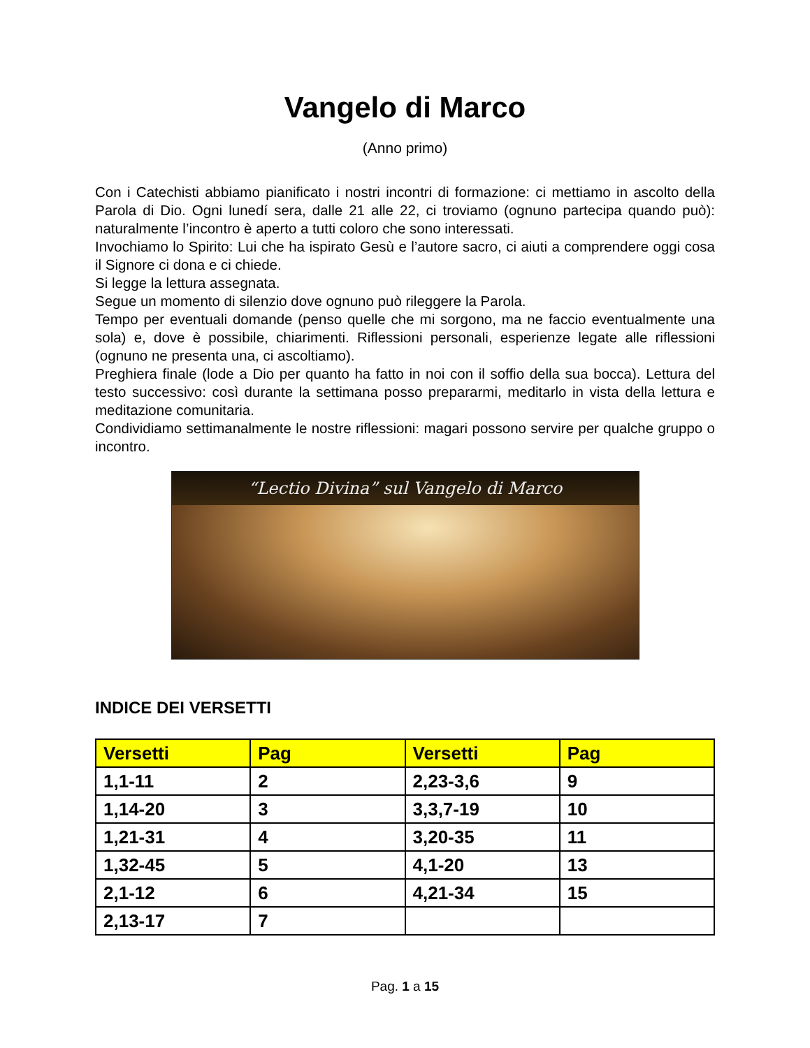Vangelo di Marco
(Anno primo)
Con i Catechisti abbiamo pianificato i nostri incontri di formazione: ci mettiamo in ascolto della Parola di Dio. Ogni lunedí sera, dalle 21 alle 22, ci troviamo (ognuno partecipa quando può): naturalmente l’incontro è aperto a tutti coloro che sono interessati.
Invochiamo lo Spirito: Lui che ha ispirato Gesù e l’autore sacro, ci aiuti a comprendere oggi cosa il Signore ci dona e ci chiede.
Si legge la lettura assegnata.
Segue un momento di silenzio dove ognuno può rileggere la Parola.
Tempo per eventuali domande (penso quelle che mi sorgono, ma ne faccio eventualmente una sola) e, dove è possibile, chiarimenti. Riflessioni personali, esperienze legate alle riflessioni (ognuno ne presenta una, ci ascoltiamo).
Preghiera finale (lode a Dio per quanto ha fatto in noi con il soffio della sua bocca). Lettura del testo successivo: così durante la settimana posso prepararmi, meditarlo in vista della lettura e meditazione comunitaria.
Condividiamo settimanalmente le nostre riflessioni: magari possono servire per qualche gruppo o incontro.
“Lectio Divina” sul Vangelo di Marco
INDICE DEI VERSETTI
| Versetti | Pag | Versetti | Pag |
| --- | --- | --- | --- |
| 1,1-11 | 2 | 2,23-3,6 | 9 |
| 1,14-20 | 3 | 3,3,7-19 | 10 |
| 1,21-31 | 4 | 3,20-35 | 11 |
| 1,32-45 | 5 | 4,1-20 | 13 |
| 2,1-12 | 6 | 4,21-34 | 15 |
| 2,13-17 | 7 | | |
Pag. 1 a 15